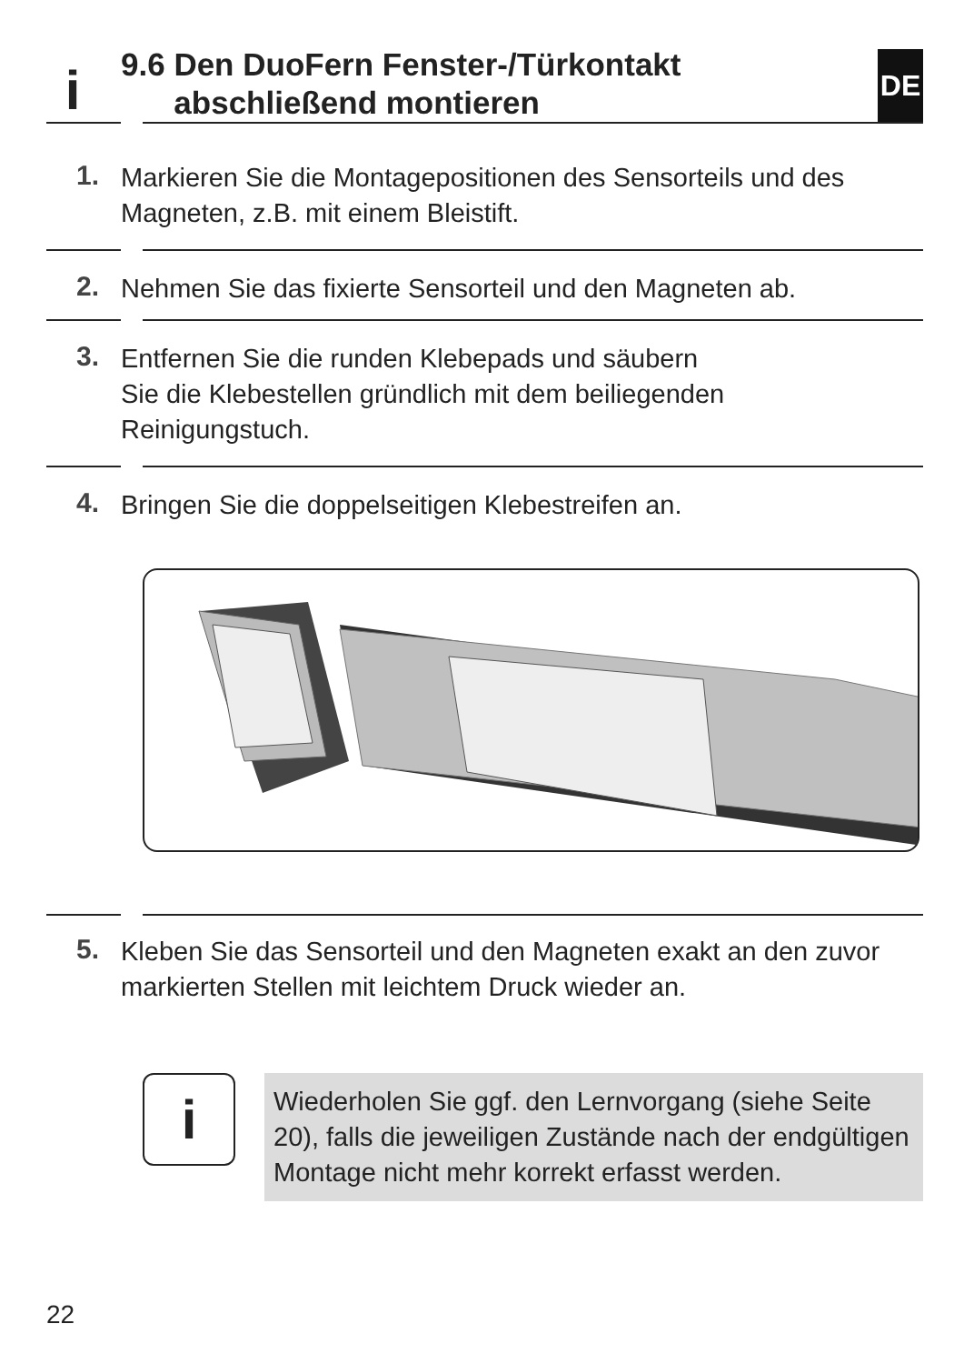i
9.6 Den DuoFern Fenster-/Türkontakt
abschließend montieren
DE
1.
Markieren Sie die Montagepositionen des Sensorteils und des Magneten, z.B. mit einem Bleistift.
2.
Nehmen Sie das fixierte Sensorteil und den Magneten ab.
3.
Entfernen Sie die runden Klebepads und säubern
Sie die Klebestellen gründlich mit dem beiliegenden
Reinigungstuch.
4.
Bringen Sie die doppelseitigen Klebestreifen an.
5.
Kleben Sie das Sensorteil und den Magneten exakt an den zuvor markierten Stellen mit leichtem Druck wieder an.
i
Wiederholen Sie ggf. den Lernvorgang (siehe Seite 20), falls die jeweiligen Zustände nach der endgültigen Montage nicht mehr korrekt erfasst werden.
22